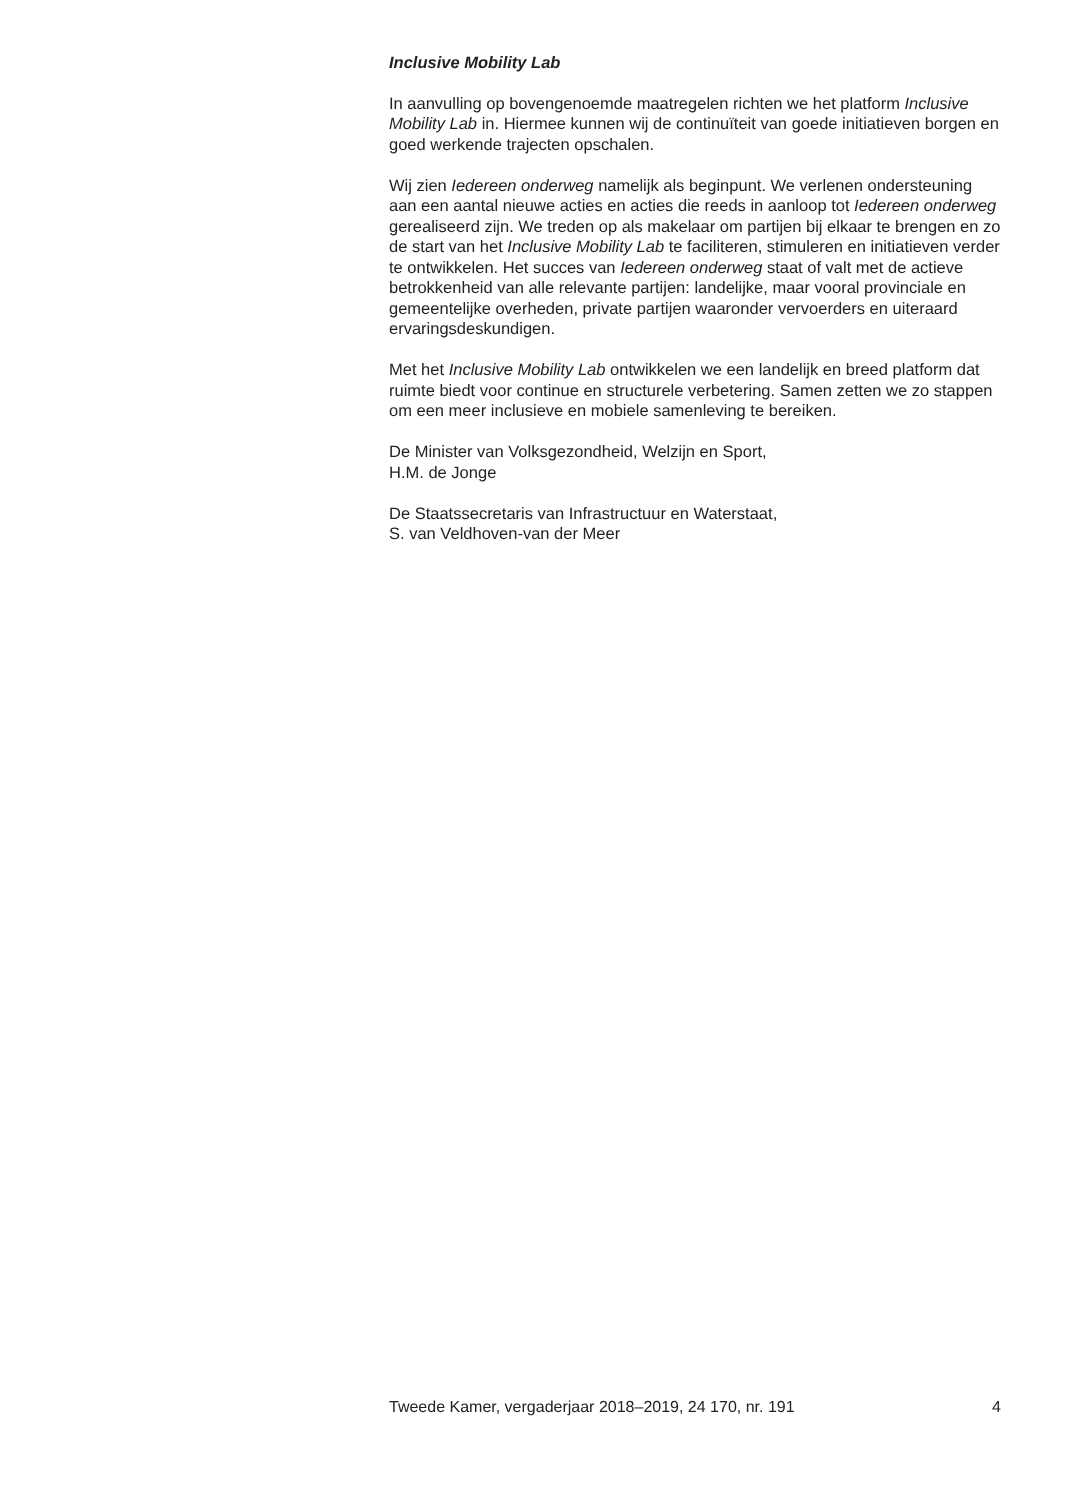Inclusive Mobility Lab
In aanvulling op bovengenoemde maatregelen richten we het platform Inclusive Mobility Lab in. Hiermee kunnen wij de continuïteit van goede initiatieven borgen en goed werkende trajecten opschalen.
Wij zien Iedereen onderweg namelijk als beginpunt. We verlenen ondersteuning aan een aantal nieuwe acties en acties die reeds in aanloop tot Iedereen onderweg gerealiseerd zijn. We treden op als makelaar om partijen bij elkaar te brengen en zo de start van het Inclusive Mobility Lab te faciliteren, stimuleren en initiatieven verder te ontwikkelen. Het succes van Iedereen onderweg staat of valt met de actieve betrokkenheid van alle relevante partijen: landelijke, maar vooral provinciale en gemeentelijke overheden, private partijen waaronder vervoerders en uiteraard ervaringsdeskundigen.
Met het Inclusive Mobility Lab ontwikkelen we een landelijk en breed platform dat ruimte biedt voor continue en structurele verbetering. Samen zetten we zo stappen om een meer inclusieve en mobiele samenleving te bereiken.
De Minister van Volksgezondheid, Welzijn en Sport,
H.M. de Jonge
De Staatssecretaris van Infrastructuur en Waterstaat,
S. van Veldhoven-van der Meer
Tweede Kamer, vergaderjaar 2018–2019, 24 170, nr. 191 4